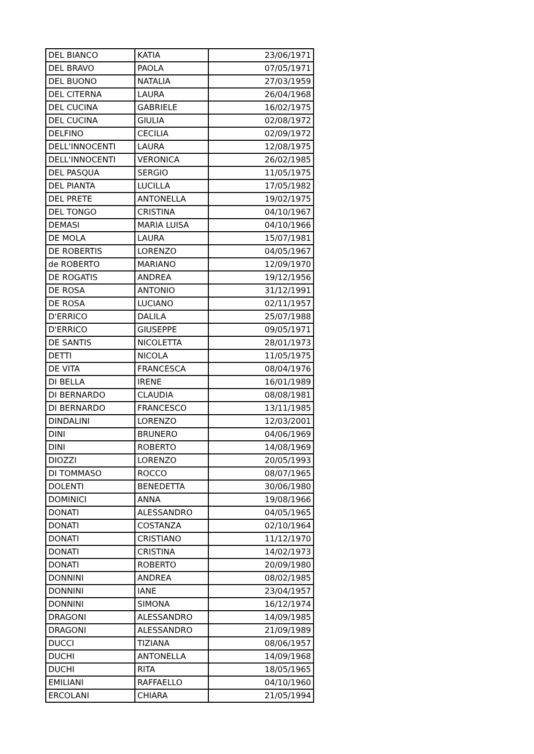| DEL BIANCO | KATIA | 23/06/1971 |
| DEL BRAVO | PAOLA | 07/05/1971 |
| DEL BUONO | NATALIA | 27/03/1959 |
| DEL CITERNA | LAURA | 26/04/1968 |
| DEL CUCINA | GABRIELE | 16/02/1975 |
| DEL CUCINA | GIULIA | 02/08/1972 |
| DELFINO | CECILIA | 02/09/1972 |
| DELL'INNOCENTI | LAURA | 12/08/1975 |
| DELL'INNOCENTI | VERONICA | 26/02/1985 |
| DEL PASQUA | SERGIO | 11/05/1975 |
| DEL PIANTA | LUCILLA | 17/05/1982 |
| DEL PRETE | ANTONELLA | 19/02/1975 |
| DEL TONGO | CRISTINA | 04/10/1967 |
| DEMASI | MARIA LUISA | 04/10/1966 |
| DE MOLA | LAURA | 15/07/1981 |
| DE ROBERTIS | LORENZO | 04/05/1967 |
| de ROBERTO | MARIANO | 12/09/1970 |
| DE ROGATIS | ANDREA | 19/12/1956 |
| DE ROSA | ANTONIO | 31/12/1991 |
| DE ROSA | LUCIANO | 02/11/1957 |
| D'ERRICO | DALILA | 25/07/1988 |
| D'ERRICO | GIUSEPPE | 09/05/1971 |
| DE SANTIS | NICOLETTA | 28/01/1973 |
| DETTI | NICOLA | 11/05/1975 |
| DE VITA | FRANCESCA | 08/04/1976 |
| DI BELLA | IRENE | 16/01/1989 |
| DI BERNARDO | CLAUDIA | 08/08/1981 |
| DI BERNARDO | FRANCESCO | 13/11/1985 |
| DINDALINI | LORENZO | 12/03/2001 |
| DINI | BRUNERO | 04/06/1969 |
| DINI | ROBERTO | 14/08/1969 |
| DIOZZI | LORENZO | 20/05/1993 |
| DI TOMMASO | ROCCO | 08/07/1965 |
| DOLENTI | BENEDETTA | 30/06/1980 |
| DOMINICI | ANNA | 19/08/1966 |
| DONATI | ALESSANDRO | 04/05/1965 |
| DONATI | COSTANZA | 02/10/1964 |
| DONATI | CRISTIANO | 11/12/1970 |
| DONATI | CRISTINA | 14/02/1973 |
| DONATI | ROBERTO | 20/09/1980 |
| DONNINI | ANDREA | 08/02/1985 |
| DONNINI | IANE | 23/04/1957 |
| DONNINI | SIMONA | 16/12/1974 |
| DRAGONI | ALESSANDRO | 14/09/1985 |
| DRAGONI | ALESSANDRO | 21/09/1989 |
| DUCCI | TIZIANA | 08/06/1957 |
| DUCHI | ANTONELLA | 14/09/1968 |
| DUCHI | RITA | 18/05/1965 |
| EMILIANI | RAFFAELLO | 04/10/1960 |
| ERCOLANI | CHIARA | 21/05/1994 |